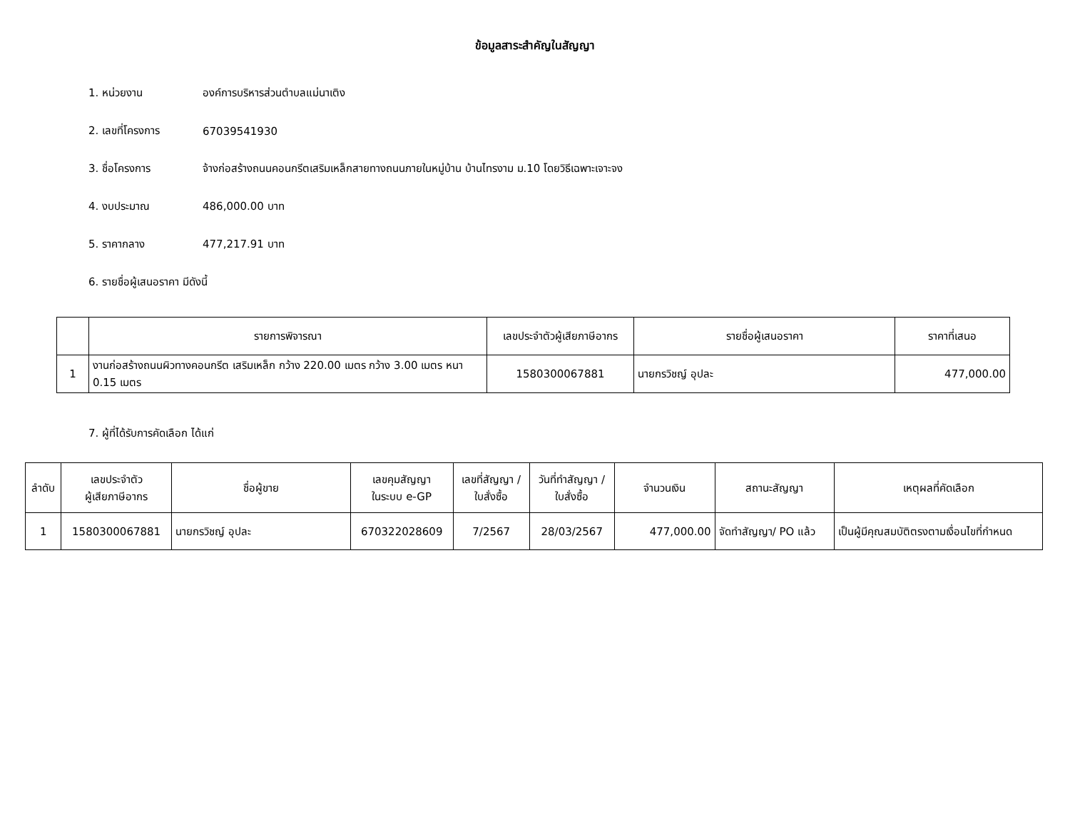ข้อมูลสาระสำคัญในสัญญา
1. หน่วยงาน องค์การบริหารส่วนตำบลแม่นาเติง
2. เลขที่โครงการ 67039541930
3. ชื่อโครงการ จ้างก่อสร้างถนนคอนกรีตเสริมเหล็กสายทางถนนภายในหมู่บ้าน บ้านไทรงาม ม.10 โดยวิธีเฉพาะเจาะจง
4. งบประมาณ 486,000.00 บาท
5. ราคากลาง 477,217.91 บาท
6. รายชื่อผู้เสนอราคา มีดังนี้
| | รายการพิจารณา | เลขประจำตัวผู้เสียภาษีอากร | รายชื่อผู้เสนอราคา | ราคาที่เสนอ |
| --- | --- | --- | --- | --- |
| 1 | งานก่อสร้างถนนผิวทางคอนกรีต เสริมเหล็ก กว้าง 220.00 เมตร กว้าง 3.00 เมตร หนา 0.15 เมตร | 1580300067881 | นายกรวิชญ์ อุปละ | 477,000.00 |
7. ผู้ที่ได้รับการคัดเลือก ได้แก่
| ลำดับ | เลขประจำตัว ผู้เสียภาษีอากร | ชื่อผู้ขาย | เลขคุมสัญญา ในระบบ e-GP | เลขที่สัญญา / ใบสั่งซื้อ | วันที่ทำสัญญา / ใบสั่งซื้อ | จำนวนเงิน | สถานะสัญญา | เหตุผลที่คัดเลือก |
| --- | --- | --- | --- | --- | --- | --- | --- | --- |
| 1 | 1580300067881 | นายกรวิชญ์ อุปละ | 670322028609 | 7/2567 | 28/03/2567 | 477,000.00 | จัดทำสัญญา/ PO แล้ว | เป็นผู้มีคุณสมบัติตรงตามเงื่อนไขที่กำหนด |